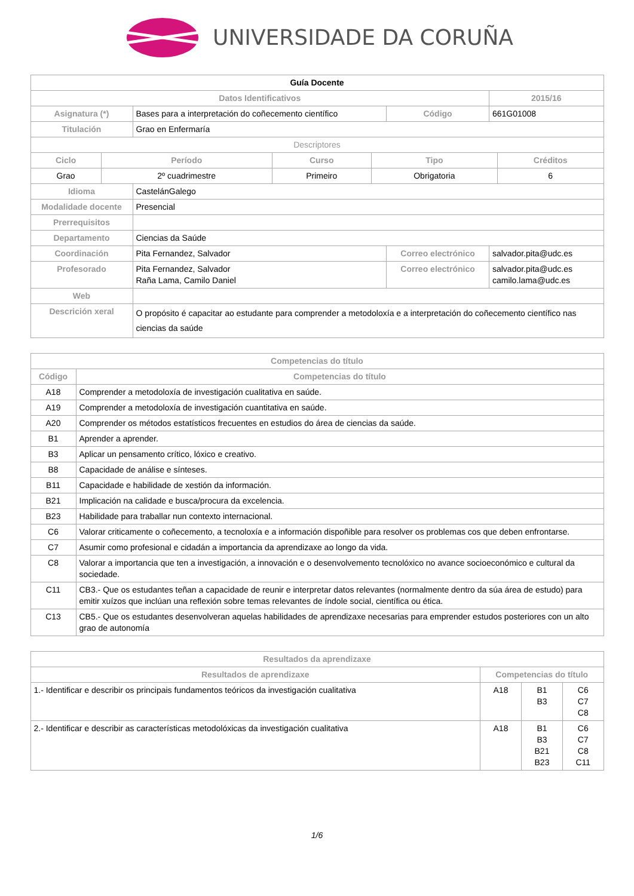UNIVERSIDADE DA CORUÑA
| Guía Docente | | | | |
| Datos Identificativos | | | | 2015/16 |
| Asignatura (*) | Bases para a interpretación do coñecemento científico | | Código | 661G01008 |
| Titulación | Grao en Enfermaría | | | |
| Descriptores | | | | |
| / Ciclo / Período / Curso / Tipo / Créditos / / --- / --- / --- / --- / --- / / Grao / 2º cuadrimestre / Primeiro / Obrigatoria / 6 / | | | | |
| Idioma | CastelánGalego | | | |
| Modalidade docente | Presencial | | | |
| Prerrequisitos | | | | |
| Departamento | Ciencias da Saúde | | | |
| Coordinación | Pita Fernandez, Salvador | Correo electrónico | | salvador.pita@udc.es |
| Profesorado | Pita Fernandez, Salvador Raña Lama, Camilo Daniel | Correo electrónico | | salvador.pita@udc.es camilo.lama@udc.es |
| Web | | | | |
| Descrición xeral | O propósito é capacitar ao estudante para comprender a metodoloxía e a interpretación do coñecemento científico nas ciencias da saúde | | | |
| Competencias do título | |
| --- | --- |
| Código | Competencias do título |
| A18 | Comprender a metodoloxía de investigación cualitativa en saúde. |
| A19 | Comprender a metodoloxía de investigación cuantitativa en saúde. |
| A20 | Comprender os métodos estatísticos frecuentes en estudios do área de ciencias da saúde. |
| B1 | Aprender a aprender. |
| B3 | Aplicar un pensamento crítico, lóxico e creativo. |
| B8 | Capacidade de análise e sínteses. |
| B11 | Capacidade e habilidade de xestión da información. |
| B21 | Implicación na calidade e busca/procura da excelencia. |
| B23 | Habilidade para traballar nun contexto internacional. |
| C6 | Valorar criticamente o coñecemento, a tecnoloxía e a información dispoñible para resolver os problemas cos que deben enfrontarse. |
| C7 | Asumir como profesional e cidadán a importancia da aprendizaxe ao longo da vida. |
| C8 | Valorar a importancia que ten a investigación, a innovación e o desenvolvemento tecnolóxico no avance socioeconómico e cultural da sociedade. |
| C11 | CB3.- Que os estudantes teñan a capacidade de reunir e interpretar datos relevantes (normalmente dentro da súa área de estudo) para emitir xuízos que inclúan una reflexión sobre temas relevantes de índole social, científica ou ética. |
| C13 | CB5.- Que os estudantes desenvolveran aquelas habilidades de aprendizaxe necesarias para emprender estudos posteriores con un alto grao de autonomía |
| Resultados da aprendizaxe | | | |
| --- | --- | --- | --- |
| Resultados de aprendizaxe | Competencias do título | | |
| 1.- Identificar e describir os principais fundamentos teóricos da investigación cualitativa | A18 | B1 B3 | C6 C7 C8 |
| 2.- Identificar e describir as características metodolóxicas da investigación cualitativa | A18 | B1 B3 B21 B23 | C6 C7 C8 C11 |
1/6